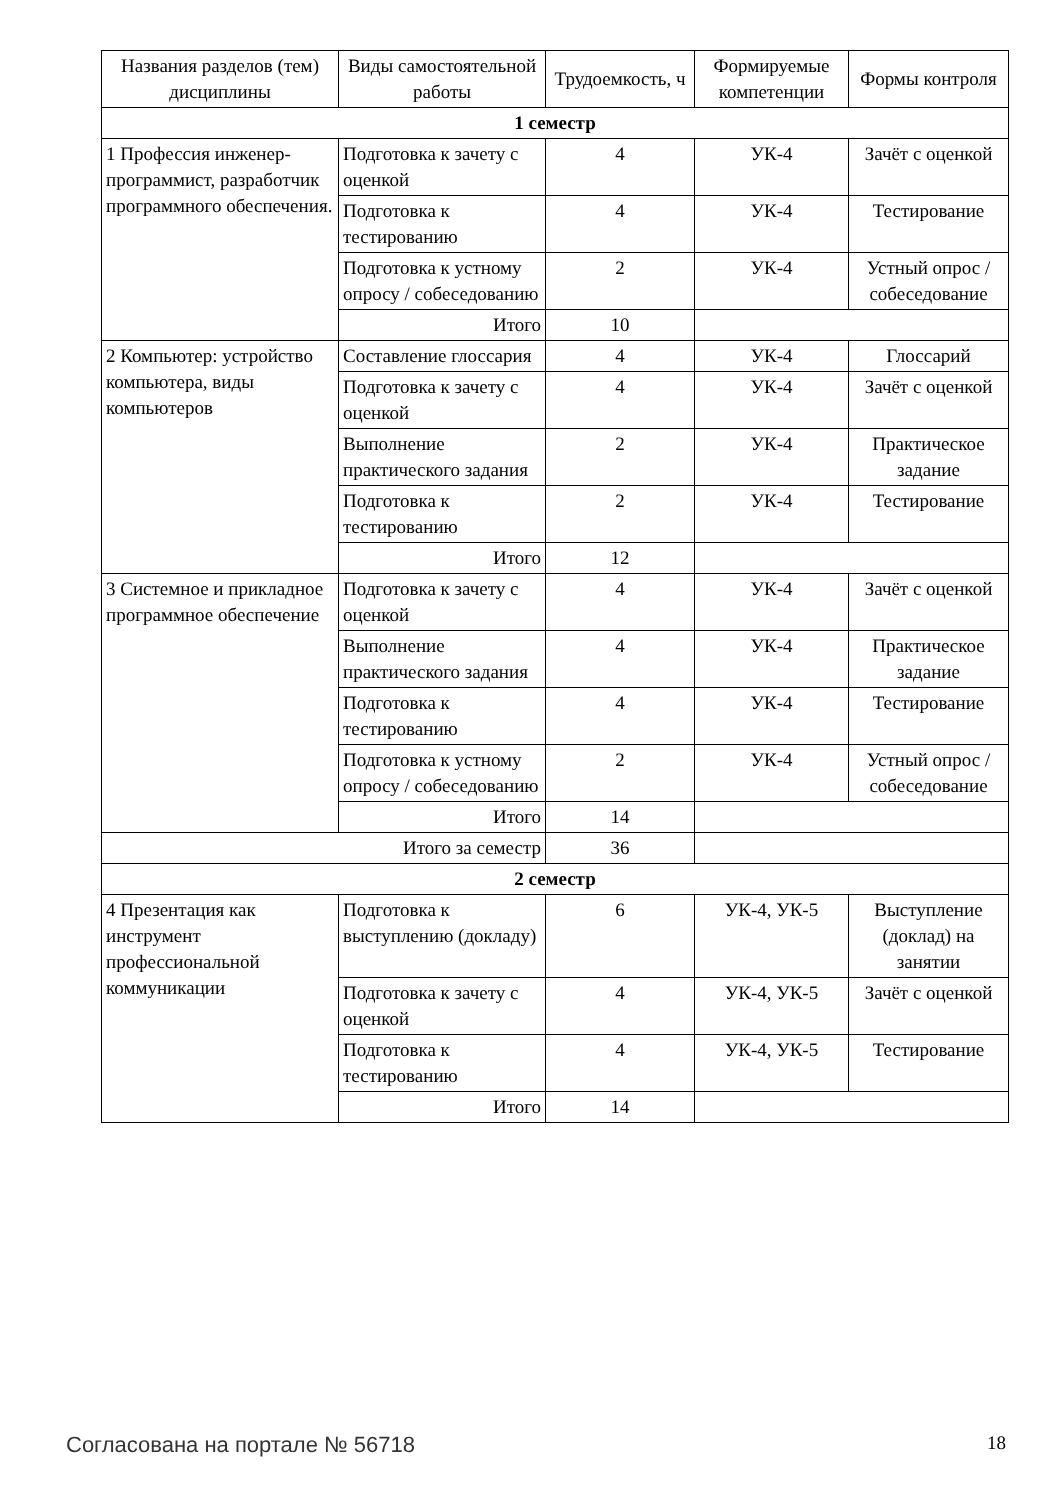| Названия разделов (тем) дисциплины | Виды самостоятельной работы | Трудоемкость, ч | Формируемые компетенции | Формы контроля |
| --- | --- | --- | --- | --- |
| 1 семестр | | | | |
| 1 Профессия инженер-программист, разработчик программного обеспечения. | Подготовка к зачету с оценкой | 4 | УК-4 | Зачёт с оценкой |
| | Подготовка к тестированию | 4 | УК-4 | Тестирование |
| | Подготовка к устному опросу / собеседованию | 2 | УК-4 | Устный опрос / собеседование |
| | Итого | 10 | | |
| 2 Компьютер: устройство компьютера, виды компьютеров | Составление глоссария | 4 | УК-4 | Глоссарий |
| | Подготовка к зачету с оценкой | 4 | УК-4 | Зачёт с оценкой |
| | Выполнение практического задания | 2 | УК-4 | Практическое задание |
| | Подготовка к тестированию | 2 | УК-4 | Тестирование |
| | Итого | 12 | | |
| 3 Системное и прикладное программное обеспечение | Подготовка к зачету с оценкой | 4 | УК-4 | Зачёт с оценкой |
| | Выполнение практического задания | 4 | УК-4 | Практическое задание |
| | Подготовка к тестированию | 4 | УК-4 | Тестирование |
| | Подготовка к устному опросу / собеседованию | 2 | УК-4 | Устный опрос / собеседование |
| | Итого | 14 | | |
| Итого за семестр | | 36 | | |
| 2 семестр | | | | |
| 4 Презентация как инструмент профессиональной коммуникации | Подготовка к выступлению (докладу) | 6 | УК-4, УК-5 | Выступление (доклад) на занятии |
| | Подготовка к зачету с оценкой | 4 | УК-4, УК-5 | Зачёт с оценкой |
| | Подготовка к тестированию | 4 | УК-4, УК-5 | Тестирование |
| | Итого | 14 | | |
Согласована на портале № 56718 18